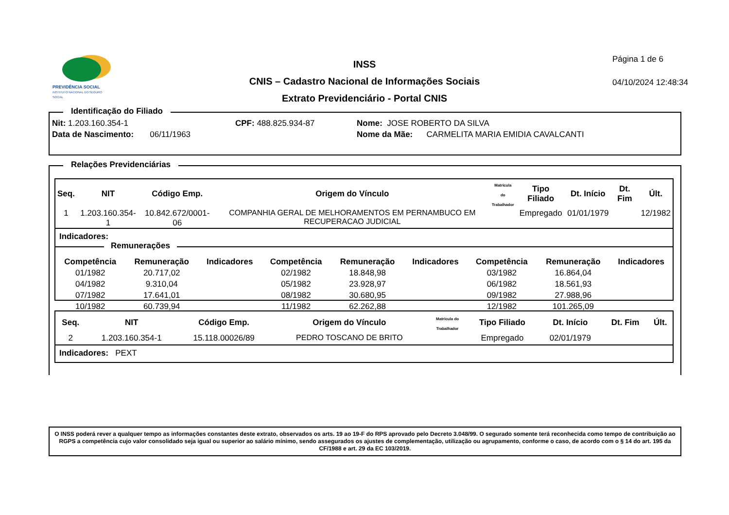PREVIDÊNCIA SOCIAL
INSTITUTO NACIONAL DO SEGURO SOCIAL
INSS
CNIS – Cadastro Nacional de Informações Sociais
Extrato Previdenciário - Portal CNIS
Página 1 de 6
04/10/2024 12:48:34
Identificação do Filiado
Nit: 1.203.160.354-1 CPF: 488.825.934-87 Nome: JOSE ROBERTO DA SILVA
Data de Nascimento: 06/11/1963
Nome da Mãe: CARMELITA MARIA EMIDIA CAVALCANTI
Relações Previdenciárias
| Seq. | NIT | Código Emp. | Origem do Vínculo | Matrícula do Trabalhador | Tipo Filiado | Dt. Início | Dt. Fim | Últ. |
| --- | --- | --- | --- | --- | --- | --- | --- | --- |
| 1 | 1.203.160.354-1 | 10.842.672/0001-06 | COMPANHIA GERAL DE MELHORAMENTOS EM PERNAMBUCO EM RECUPERACAO JUDICIAL | | Empregado | 01/01/1979 | | 12/1982 |
Indicadores:
Remunerações
| Competência | Remuneração | Indicadores | Competência | Remuneração | Indicadores | Competência | Remuneração | Indicadores |
| --- | --- | --- | --- | --- | --- | --- | --- | --- |
| 01/1982 | 20.717,02 | | 02/1982 | 18.848,98 | | 03/1982 | 16.864,04 | |
| 04/1982 | 9.310,04 | | 05/1982 | 23.928,97 | | 06/1982 | 18.561,93 | |
| 07/1982 | 17.641,01 | | 08/1982 | 30.680,95 | | 09/1982 | 27.988,96 | |
| 10/1982 | 60.739,94 | | 11/1982 | 62.262,88 | | 12/1982 | 101.265,09 | |
| Seq. | NIT | Código Emp. | Origem do Vínculo | Matrícula do Trabalhador | Tipo Filiado | Dt. Início | Dt. Fim | Últ. |
| --- | --- | --- | --- | --- | --- | --- | --- | --- |
| 2 | 1.203.160.354-1 | 15.118.00026/89 | PEDRO TOSCANO DE BRITO | | Empregado | 02/01/1979 | | |
Indicadores: PEXT
O INSS poderá rever a qualquer tempo as informações constantes deste extrato, observados os arts. 19 ao 19-F do RPS aprovado pelo Decreto 3.048/99. O segurado somente terá reconhecida como tempo de contribuição ao RGPS a competência cujo valor consolidado seja igual ou superior ao salário mínimo, sendo assegurados os ajustes de complementação, utilização ou agrupamento, conforme o caso, de acordo com o § 14 do art. 195 da CF/1988 e art. 29 da EC 103/2019.